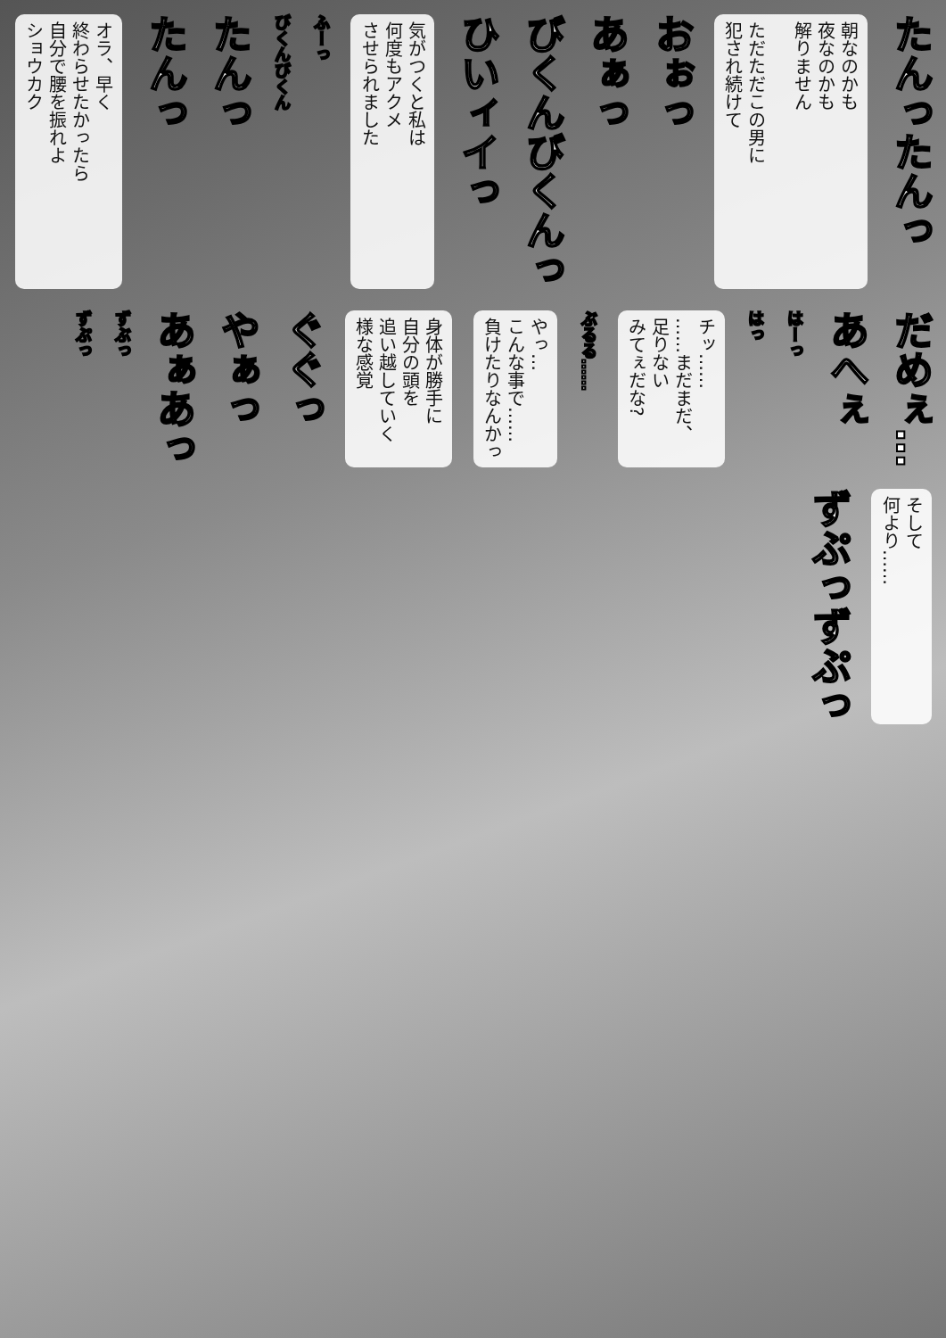たんったんっ
朝なのかも
夜なのかも
解りません
ただただこの男に
犯され続けて
おぉっ
あぁっ
びくんびくんっ
ひいィイっ
気がつくと私は
何度もアクメ
させられました
ふーっ
びくんびくん
たんっ
たんっ
オラ、早く
終わらせたかったら
自分で腰を振れよ
ショウカク
だめぇ…
あへぇ
はーっ
はっ
チッ……
……まだまだ、
足りない
みてぇだな?
ぶるる……
やっ…
こんな事で……
負けたりなんかっ
身体が勝手に
自分の頭を
追い越していく
様な感覚
ぐぐっ
やぁっ
あぁあっ
ずぶっ
ずぷっ
そして
何より……
ずぷっずぷっ